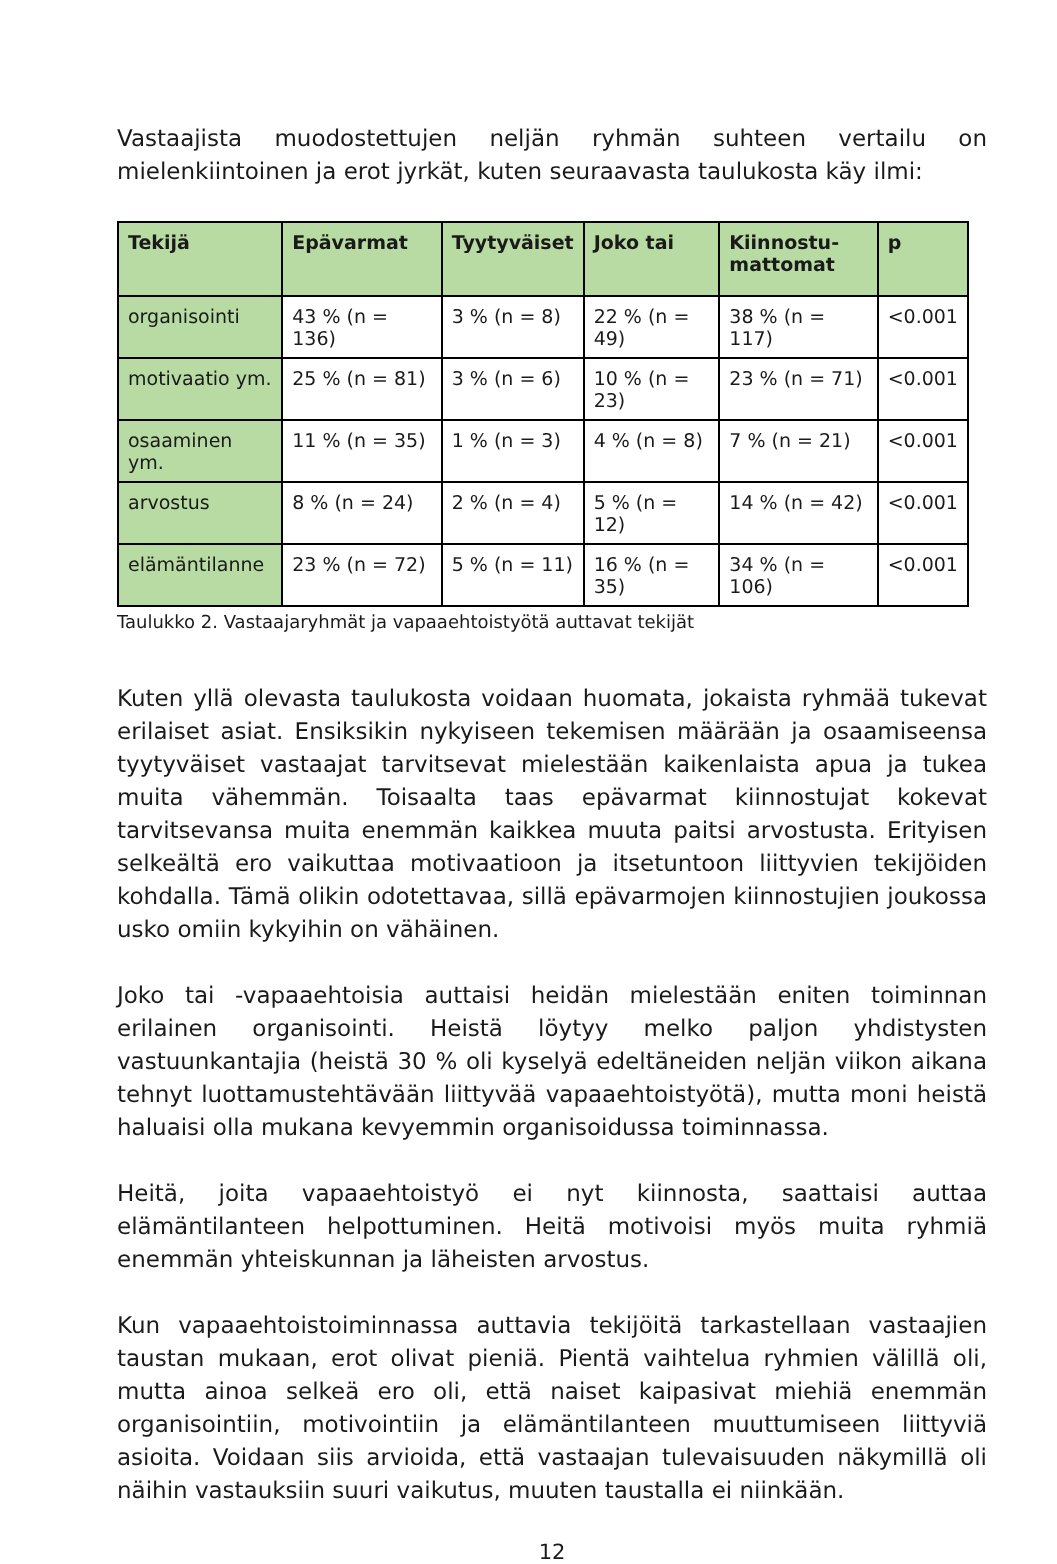Vastaajista muodostettujen neljän ryhmän suhteen vertailu on mielenkiintoinen ja erot jyrkät, kuten seuraavasta taulukosta käy ilmi:
| Tekijä | Epävarmat | Tyytyväiset | Joko tai | Kiinnostu- mattomat | p |
| --- | --- | --- | --- | --- | --- |
| organisointi | 43 % (n = 136) | 3 % (n = 8) | 22 % (n = 49) | 38 % (n = 117) | <0.001 |
| motivaatio ym. | 25 % (n = 81) | 3 % (n = 6) | 10 % (n = 23) | 23 % (n = 71) | <0.001 |
| osaaminen ym. | 11 % (n = 35) | 1 % (n = 3) | 4 % (n = 8) | 7 % (n = 21) | <0.001 |
| arvostus | 8 % (n = 24) | 2 % (n = 4) | 5 % (n = 12) | 14 % (n = 42) | <0.001 |
| elämäntilanne | 23 % (n = 72) | 5 % (n = 11) | 16 % (n = 35) | 34 % (n = 106) | <0.001 |
Taulukko 2. Vastaajaryhmät ja vapaaehtoistyötä auttavat tekijät
Kuten yllä olevasta taulukosta voidaan huomata, jokaista ryhmää tukevat erilaiset asiat. Ensiksikin nykyiseen tekemisen määrään ja osaamiseensa tyytyväiset vastaajat tarvitsevat mielestään kaikenlaista apua ja tukea muita vähemmän. Toisaalta taas epävarmat kiinnostujat kokevat tarvitsevansa muita enemmän kaikkea muuta paitsi arvostusta. Erityisen selkeältä ero vaikuttaa motivaatioon ja itsetuntoon liittyvien tekijöiden kohdalla. Tämä olikin odotettavaa, sillä epävarmojen kiinnostujien joukossa usko omiin kykyihin on vähäinen.
Joko tai -vapaaehtoisia auttaisi heidän mielestään eniten toiminnan erilainen organisointi. Heistä löytyy melko paljon yhdistysten vastuunkantajia (heistä 30 % oli kyselyä edeltäneiden neljän viikon aikana tehnyt luottamustehtävään liittyvää vapaaehtoistyötä), mutta moni heistä haluaisi olla mukana kevyemmin organisoidussa toiminnassa.
Heitä, joita vapaaehtoistyö ei nyt kiinnosta, saattaisi auttaa elämäntilanteen helpottuminen. Heitä motivoisi myös muita ryhmiä enemmän yhteiskunnan ja läheisten arvostus.
Kun vapaaehtoistoiminnassa auttavia tekijöitä tarkastellaan vastaajien taustan mukaan, erot olivat pieniä. Pientä vaihtelua ryhmien välillä oli, mutta ainoa selkeä ero oli, että naiset kaipasivat miehiä enemmän organisointiin, motivointiin ja elämäntilanteen muuttumiseen liittyviä asioita. Voidaan siis arvioida, että vastaajan tulevaisuuden näkymillä oli näihin vastauksiin suuri vaikutus, muuten taustalla ei niinkään.
12